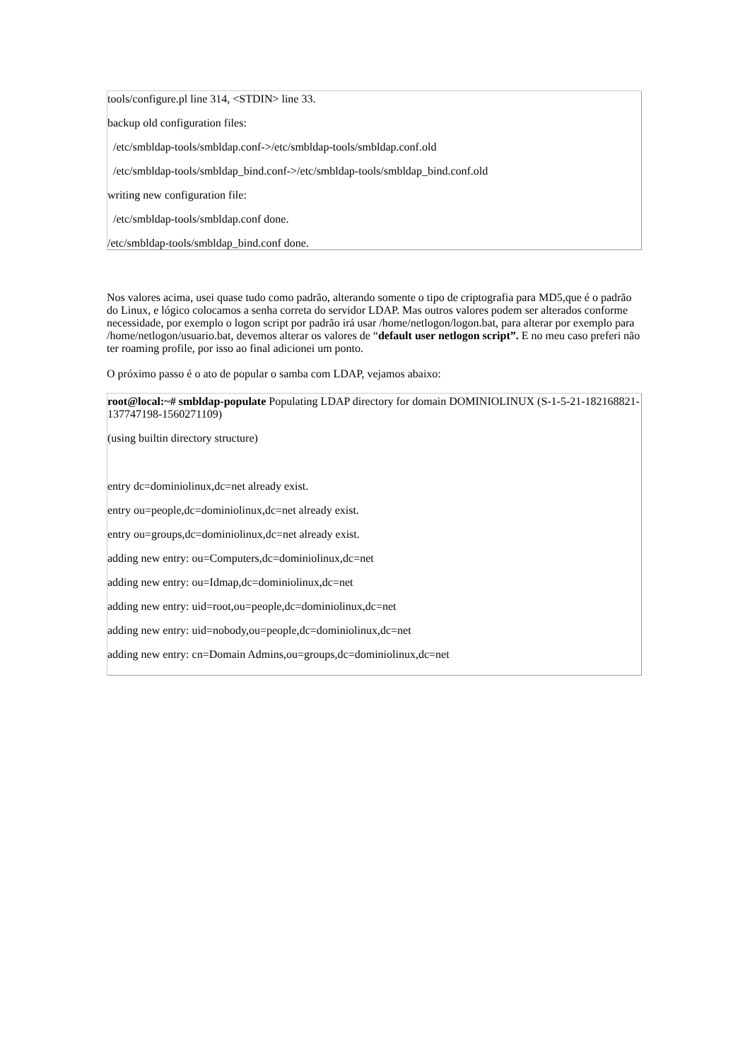tools/configure.pl line 314, <STDIN> line 33.
backup old configuration files:
/etc/smbldap-tools/smbldap.conf->/etc/smbldap-tools/smbldap.conf.old
/etc/smbldap-tools/smbldap_bind.conf->/etc/smbldap-tools/smbldap_bind.conf.old
writing new configuration file:
/etc/smbldap-tools/smbldap.conf done.
/etc/smbldap-tools/smbldap_bind.conf done.
Nos valores acima, usei quase tudo como padrão, alterando somente o tipo de criptografia para MD5,que é o padrão do Linux, e lógico colocamos a senha correta do servidor LDAP. Mas outros valores podem ser alterados conforme necessidade, por exemplo o logon script por padrão irá usar /home/netlogon/logon.bat, para alterar por exemplo para /home/netlogon/usuario.bat, devemos alterar os valores de “default user netlogon script”. E no meu caso preferi não ter roaming profile, por isso ao final adicionei um ponto.
O próximo passo é o ato de popular o samba com LDAP, vejamos abaixo:
root@local:~# smbldap-populate Populating LDAP directory for domain DOMINIOLINUX (S-1-5-21-182168821-137747198-1560271109)
(using builtin directory structure)
entry dc=dominiolinux,dc=net already exist.
entry ou=people,dc=dominiolinux,dc=net already exist.
entry ou=groups,dc=dominiolinux,dc=net already exist.
adding new entry: ou=Computers,dc=dominiolinux,dc=net
adding new entry: ou=Idmap,dc=dominiolinux,dc=net
adding new entry: uid=root,ou=people,dc=dominiolinux,dc=net
adding new entry: uid=nobody,ou=people,dc=dominiolinux,dc=net
adding new entry: cn=Domain Admins,ou=groups,dc=dominiolinux,dc=net